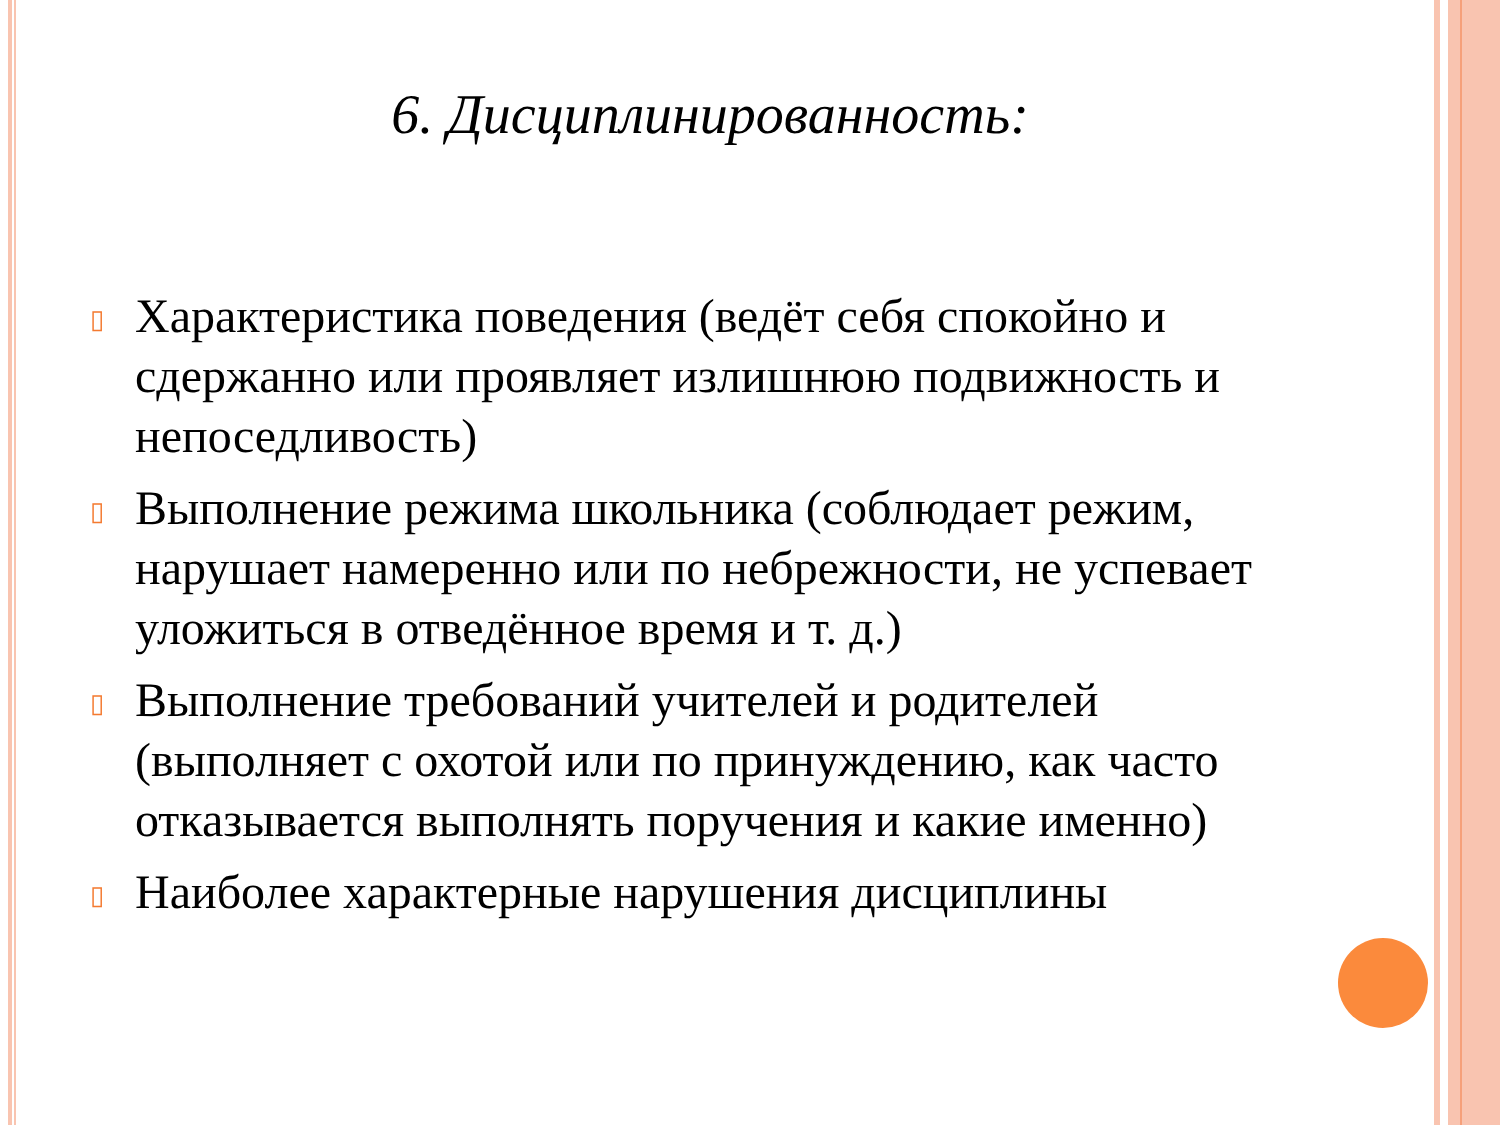6. Дисциплинированность:
▯ Характеристика поведения (ведёт себя спокойно и сдержанно или проявляет излишнюю подвижность и непоседливость)
▯ Выполнение режима школьника (соблюдает режим, нарушает намеренно или по небрежности, не успевает уложиться в отведённое время и т. д.)
▯ Выполнение требований учителей и родителей (выполняет с охотой или по принуждению, как часто отказывается выполнять поручения и какие именно)
▯ Наиболее характерные нарушения дисциплины